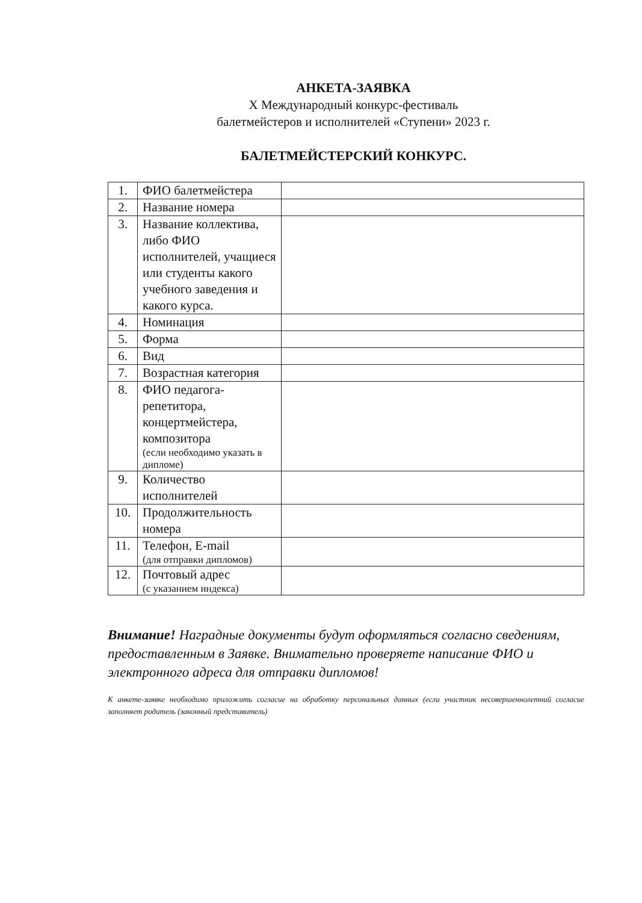АНКЕТА-ЗАЯВКА
X Международный конкурс-фестиваль
балетмейстеров и исполнителей «Ступени» 2023 г.
БАЛЕТМЕЙСТЕРСКИЙ КОНКУРС.
| 1. | ФИО балетмейстера | |
| 2. | Название номера | |
| 3. | Название коллектива, либо ФИО исполнителей, учащиеся или студенты какого учебного заведения и какого курса. | |
| 4. | Номинация | |
| 5. | Форма | |
| 6. | Вид | |
| 7. | Возрастная категория | |
| 8. | ФИО педагога-репетитора, концертмейстера, композитора (если необходимо указать в дипломе) | |
| 9. | Количество исполнителей | |
| 10. | Продолжительность номера | |
| 11. | Телефон, E-mail (для отправки дипломов) | |
| 12. | Почтовый адрес (с указанием индекса) | |
Внимание! Наградные документы будут оформляться согласно сведениям, предоставленным в Заявке. Внимательно проверяете написание ФИО и электронного адреса для отправки дипломов!
К анкете-заявке необходимо приложить согласие на обработку персональных данных (если участник несовершеннолетний согласие заполняет родитель (законный представитель)